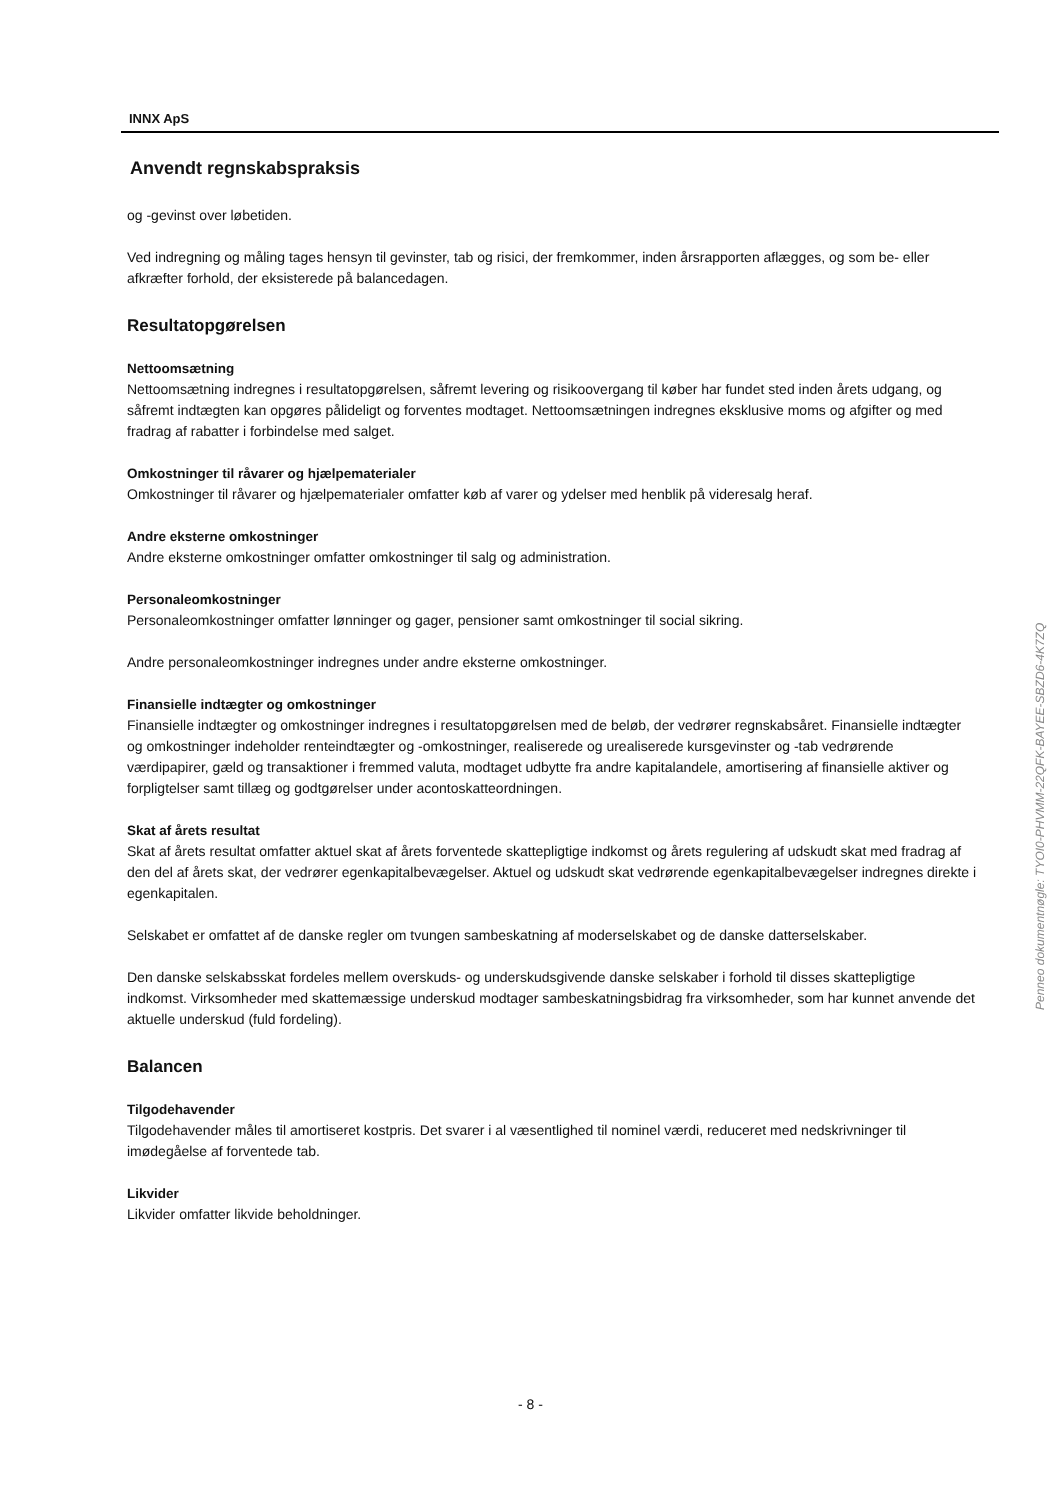INNX ApS
Anvendt regnskabspraksis
og -gevinst over løbetiden.
Ved indregning og måling tages hensyn til gevinster, tab og risici, der fremkommer, inden årsrapporten aflægges, og som be- eller afkræfter forhold, der eksisterede på balancedagen.
Resultatopgørelsen
Nettoomsætning
Nettoomsætning indregnes i resultatopgørelsen, såfremt levering og risikoovergang til køber har fundet sted inden årets udgang, og såfremt indtægten kan opgøres pålideligt og forventes modtaget. Nettoomsætningen indregnes eksklusive moms og afgifter og med fradrag af rabatter i forbindelse med salget.
Omkostninger til råvarer og hjælpematerialer
Omkostninger til råvarer og hjælpematerialer omfatter køb af varer og ydelser med henblik på videresalg heraf.
Andre eksterne omkostninger
Andre eksterne omkostninger omfatter omkostninger til salg og administration.
Personaleomkostninger
Personaleomkostninger omfatter lønninger og gager, pensioner samt omkostninger til social sikring.
Andre personaleomkostninger indregnes under andre eksterne omkostninger.
Finansielle indtægter og omkostninger
Finansielle indtægter og omkostninger indregnes i resultatopgørelsen med de beløb, der vedrører regnskabsåret. Finansielle indtægter og omkostninger indeholder renteindtægter og -omkostninger, realiserede og urealiserede kursgevinster og -tab vedrørende værdipapirer, gæld og transaktioner i fremmed valuta, modtaget udbytte fra andre kapitalandele, amortisering af finansielle aktiver og forpligtelser samt tillæg og godtgørelser under acontoskatteordningen.
Skat af årets resultat
Skat af årets resultat omfatter aktuel skat af årets forventede skattepligtige indkomst og årets regulering af udskudt skat med fradrag af den del af årets skat, der vedrører egenkapitalbevægelser. Aktuel og udskudt skat vedrørende egenkapitalbevægelser indregnes direkte i egenkapitalen.
Selskabet er omfattet af de danske regler om tvungen sambeskatning af moderselskabet og de danske datterselskaber.
Den danske selskabsskat fordeles mellem overskuds- og underskudsgivende danske selskaber i forhold til disses skattepligtige indkomst. Virksomheder med skattemæssige underskud modtager sambeskatningsbidrag fra virksomheder, som har kunnet anvende det aktuelle underskud (fuld fordeling).
Balancen
Tilgodehavender
Tilgodehavender måles til amortiseret kostpris. Det svarer i al væsentlighed til nominel værdi, reduceret med nedskrivninger til imødegåelse af forventede tab.
Likvider
Likvider omfatter likvide beholdninger.
Penneo dokumentnøgle: TYOI0-PHVMM-22QFK-BAYEE-SBZD6-4K7ZQ
- 8 -